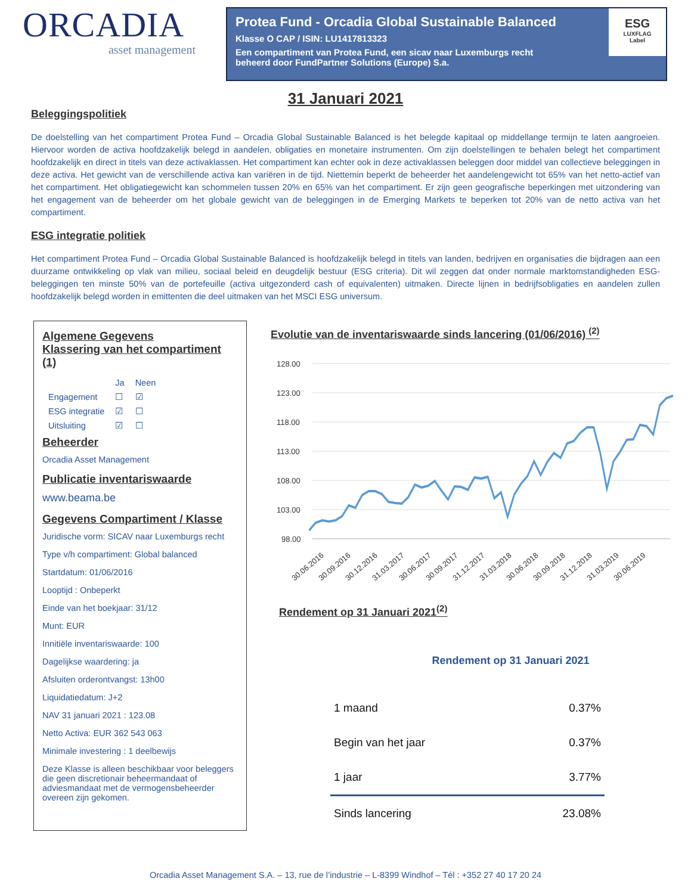ORCADIA
asset management
Protea Fund - Orcadia Global Sustainable Balanced
Klasse O CAP / ISIN: LU1417813323
Een compartiment van Protea Fund, een sicav naar Luxemburgs recht
beheerd door FundPartner Solutions (Europe) S.a.
ESG
LUXFLAG
Label
31 Januari 2021
Beleggingspolitiek
De doelstelling van het compartiment Protea Fund – Orcadia Global Sustainable Balanced is het belegde kapitaal op middellange termijn te laten aangroeien. Hiervoor worden de activa hoofdzakelijk belegd in aandelen, obligaties en monetaire instrumenten. Om zijn doelstellingen te behalen belegt het compartiment hoofdzakelijk en direct in titels van deze activaklassen. Het compartiment kan echter ook in deze activaklassen beleggen door middel van collectieve beleggingen in deze activa. Het gewicht van de verschillende activa kan variëren in de tijd. Niettemin beperkt de beheerder het aandelengewicht tot 65% van het netto-actief van het compartiment. Het obligatiegewicht kan schommelen tussen 20% en 65% van het compartiment. Er zijn geen geografische beperkingen met uitzondering van het engagement van de beheerder om het globale gewicht van de beleggingen in de Emerging Markets te beperken tot 20% van de netto activa van het compartiment.
ESG integratie politiek
Het compartiment Protea Fund – Orcadia Global Sustainable Balanced is hoofdzakelijk belegd in titels van landen, bedrijven en organisaties die bijdragen aan een duurzame ontwikkeling op vlak van milieu, sociaal beleid en deugdelijk bestuur (ESG criteria). Dit wil zeggen dat onder normale marktomstandigheden ESG-beleggingen ten minste 50% van de portefeuille (activa uitgezonderd cash of equivalenten) uitmaken. Directe lijnen in bedrijfsobligaties en aandelen zullen hoofdzakelijk belegd worden in emittenten die deel uitmaken van het MSCI ESG universum.
Algemene Gegevens
Klassering van het compartiment (1)
| | Ja | Neen |
| Engagement | ☐ | ☑ |
| ESG integratie | ☑ | ☐ |
| Uitsluiting | ☑ | ☐ |
Beheerder
Orcadia Asset Management
Publicatie inventariswaarde
www.beama.be
Gegevens Compartiment / Klasse
Juridische vorm: SICAV naar Luxemburgs recht
Type v/h compartiment: Global balanced
Startdatum: 01/06/2016
Looptijd : Onbeperkt
Einde van het boekjaar: 31/12
Munt: EUR
Innitiële inventariswaarde: 100
Dagelijkse waardering: ja
Afsluiten orderontvangst: 13h00
Liquidatiedatum: J+2
NAV 31 januari 2021 : 123.08
Netto Activa: EUR 362 543 063
Minimale investering : 1 deelbewijs
Deze Klasse is alleen beschikbaar voor beleggers die geen discretionair beheermandaat of adviesmandaat met de vermogensbeheerder overeen zijn gekomen.
Evolutie van de inventariswaarde sinds lancering (01/06/2016) <sup>(2)</sup>
128.00
123.00
118.00
113.00
108.00
103.00
98.00
30.06.2016
30.09.2016
30.12.2016
31.03.2017
30.06.2017
30.09.2017
31.12.2017
31.03.2018
30.06.2018
30.09.2018
31.12.2018
31.03.2019
30.06.2019
Rendement op 31 Januari 2021<sup>(2)</sup>
Rendement op 31 Januari 2021
| 1 maand | 0.37% |
| Begin van het jaar | 0.37% |
| 1 jaar | 3.77% |
| Sinds lancering | 23.08% |
Orcadia Asset Management S.A. – 13, rue de l’industrie – L-8399 Windhof – Tél : +352 27 40 17 20 24